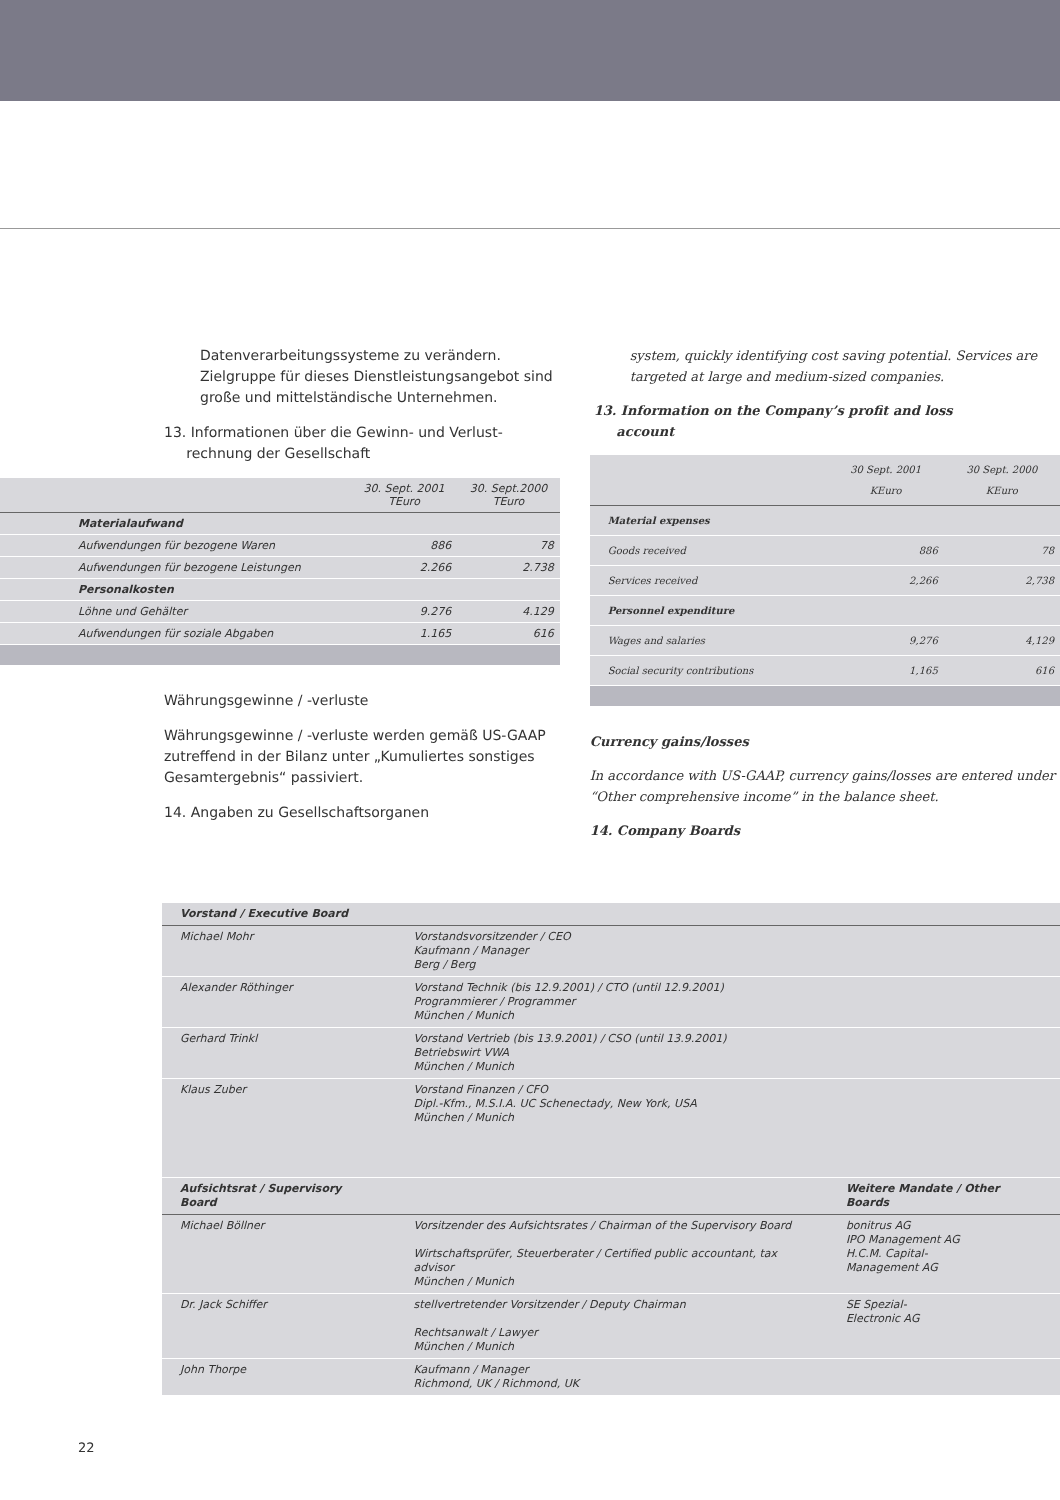Datenverarbeitungssysteme zu verändern. Zielgruppe für dieses Dienstleistungsangebot sind große und mittelständische Unternehmen.
13. Informationen über die Gewinn- und Verlust-
rechnung der Gesellschaft
| | 30. Sept. 2001 TEuro | 30. Sept.2000 TEuro |
| --- | --- | --- |
| Materialaufwand | | |
| Aufwendungen für bezogene Waren | 886 | 78 |
| Aufwendungen für bezogene Leistungen | 2.266 | 2.738 |
| Personalkosten | | |
| Löhne und Gehälter | 9.276 | 4.129 |
| Aufwendungen für soziale Abgaben | 1.165 | 616 |
Währungsgewinne / -verluste
Währungsgewinne / -verluste werden gemäß US-GAAP zutreffend in der Bilanz unter „Kumuliertes sonstiges Gesamtergebnis“ passiviert.
14. Angaben zu Gesellschaftsorganen
system, quickly identifying cost saving potential. Services are targeted at large and medium-sized companies.
13. Information on the Company’s profit and loss
account
| | 30 Sept. 2001 KEuro | 30 Sept. 2000 KEuro |
| --- | --- | --- |
| Material expenses | | |
| Goods received | 886 | 78 |
| Services received | 2,266 | 2,738 |
| Personnel expenditure | | |
| Wages and salaries | 9,276 | 4,129 |
| Social security contributions | 1,165 | 616 |
Currency gains/losses
In accordance with US-GAAP, currency gains/losses are entered under “Other comprehensive income” in the balance sheet.
14. Company Boards
| Vorstand / Executive Board | | |
| Michael Mohr | Vorstandsvorsitzender / CEO Kaufmann / Manager Berg / Berg | |
| Alexander Röthinger | Vorstand Technik (bis 12.9.2001) / CTO (until 12.9.2001) Programmierer / Programmer München / Munich | |
| Gerhard Trinkl | Vorstand Vertrieb (bis 13.9.2001) / CSO (until 13.9.2001) Betriebswirt VWA München / Munich | |
| Klaus Zuber | Vorstand Finanzen / CFO Dipl.-Kfm., M.S.I.A. UC Schenectady, New York, USA München / Munich | |
| Aufsichtsrat / Supervisory Board | | Weitere Mandate / Other Boards |
| Michael Böllner | Vorsitzender des Aufsichtsrates / Chairman of the Supervisory Board Wirtschaftsprüfer, Steuerberater / Certified public accountant, tax advisor München / Munich | bonitrus AG IPO Management AG H.C.M. Capital- Management AG |
| Dr. Jack Schiffer | stellvertretender Vorsitzender / Deputy Chairman Rechtsanwalt / Lawyer München / Munich | SE Spezial- Electronic AG |
| John Thorpe | Kaufmann / Manager Richmond, UK / Richmond, UK | |
22